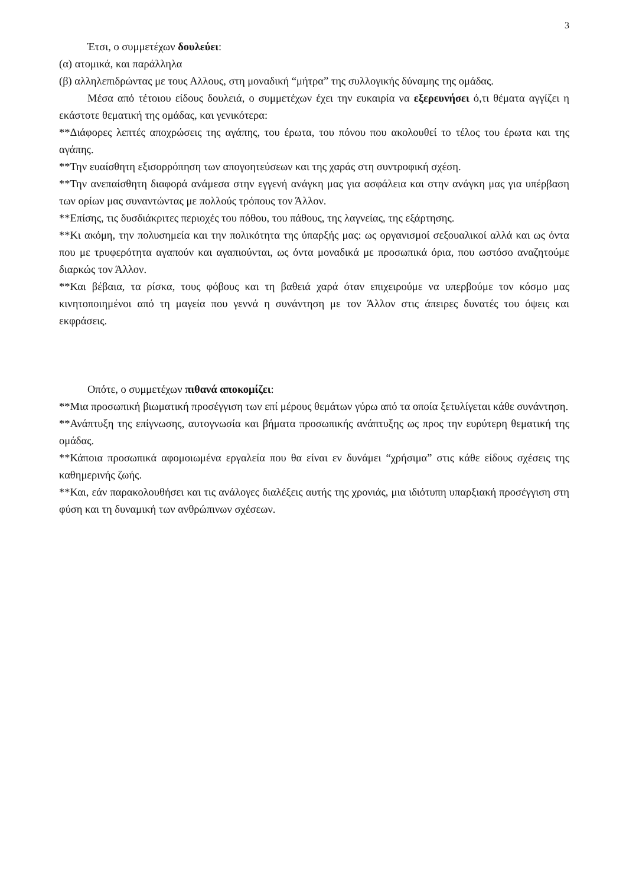3
Έτσι, ο συμμετέχων δουλεύει:
(α) ατομικά, και παράλληλα
(β) αλληλεπιδρώντας με τους Αλλους, στη μοναδική “μήτρα” της συλλογικής δύναμης της ομάδας.
Μέσα από τέτοιου είδους δουλειά, ο συμμετέχων έχει την ευκαιρία να εξερευνήσει ό,τι θέματα αγγίζει η εκάστοτε θεματική της ομάδας, και γενικότερα:
**Διάφορες λεπτές αποχρώσεις της αγάπης, του έρωτα, του πόνου που ακολουθεί το τέλος του έρωτα και της αγάπης.
**Την ευαίσθητη εξισορρόπηση των απογοητεύσεων και της χαράς στη συντροφική σχέση.
**Την ανεπαίσθητη διαφορά ανάμεσα στην εγγενή ανάγκη μας για ασφάλεια και στην ανάγκη μας για υπέρβαση των ορίων μας συναντώντας με πολλούς τρόπους τον Άλλον.
**Επίσης, τις δυσδιάκριτες περιοχές του πόθου, του πάθους, της λαγνείας, της εξάρτησης.
**Κι ακόμη, την πολυσημεία και την πολικότητα της ύπαρξής μας: ως οργανισμοί σεξουαλικοί αλλά και ως όντα που με τρυφερότητα αγαπούν και αγαπιούνται, ως όντα μοναδικά με προσωπικά όρια, που ωστόσο αναζητούμε διαρκώς τον Άλλον.
**Και βέβαια, τα ρίσκα, τους φόβους και τη βαθειά χαρά όταν επιχειρούμε να υπερβούμε τον κόσμο μας κινητοποιημένοι από τη μαγεία που γεννά η συνάντηση με τον Άλλον στις άπειρες δυνατές του όψεις και εκφράσεις.
Οπότε, ο συμμετέχων πιθανά αποκομίζει:
**Μια προσωπική βιωματική προσέγγιση των επί μέρους θεμάτων γύρω από τα οποία ξετυλίγεται κάθε συνάντηση.
**Ανάπτυξη της επίγνωσης, αυτογνωσία και βήματα προσωπικής ανάπτυξης ως προς την ευρύτερη θεματική της ομάδας.
**Κάποια προσωπικά αφομοιωμένα εργαλεία που θα είναι εν δυνάμει “χρήσιμα” στις κάθε είδους σχέσεις της καθημερινής ζωής.
**Και, εάν παρακολουθήσει και τις ανάλογες διαλέξεις αυτής της χρονιάς, μια ιδιότυπη υπαρξιακή προσέγγιση στη φύση και τη δυναμική των ανθρώπινων σχέσεων.